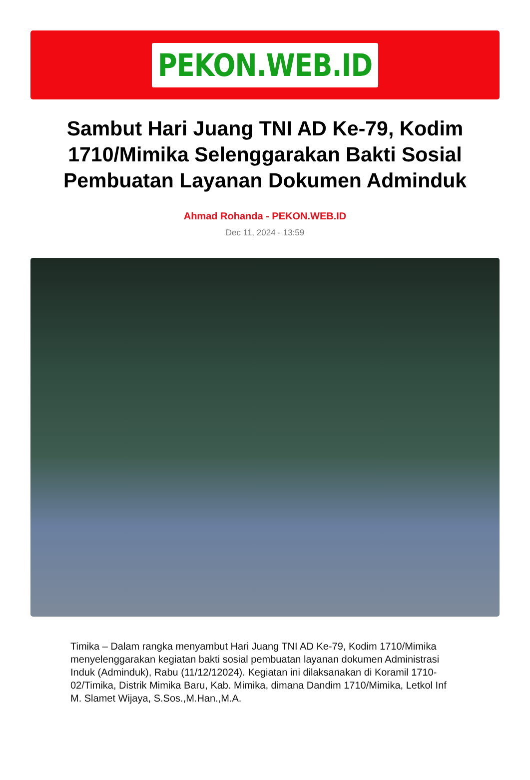PEKON.WEB.ID
Sambut Hari Juang TNI AD Ke-79, Kodim 1710/Mimika Selenggarakan Bakti Sosial Pembuatan Layanan Dokumen Adminduk
Ahmad Rohanda - PEKON.WEB.ID
Dec 11, 2024 - 13:59
Timika – Dalam rangka menyambut Hari Juang TNI AD Ke-79, Kodim 1710/Mimika menyelenggarakan kegiatan bakti sosial pembuatan layanan dokumen Administrasi Induk (Adminduk), Rabu (11/12/12024). Kegiatan ini dilaksanakan di Koramil 1710-02/Timika, Distrik Mimika Baru, Kab. Mimika, dimana Dandim 1710/Mimika, Letkol Inf M. Slamet Wijaya, S.Sos.,M.Han.,M.A.